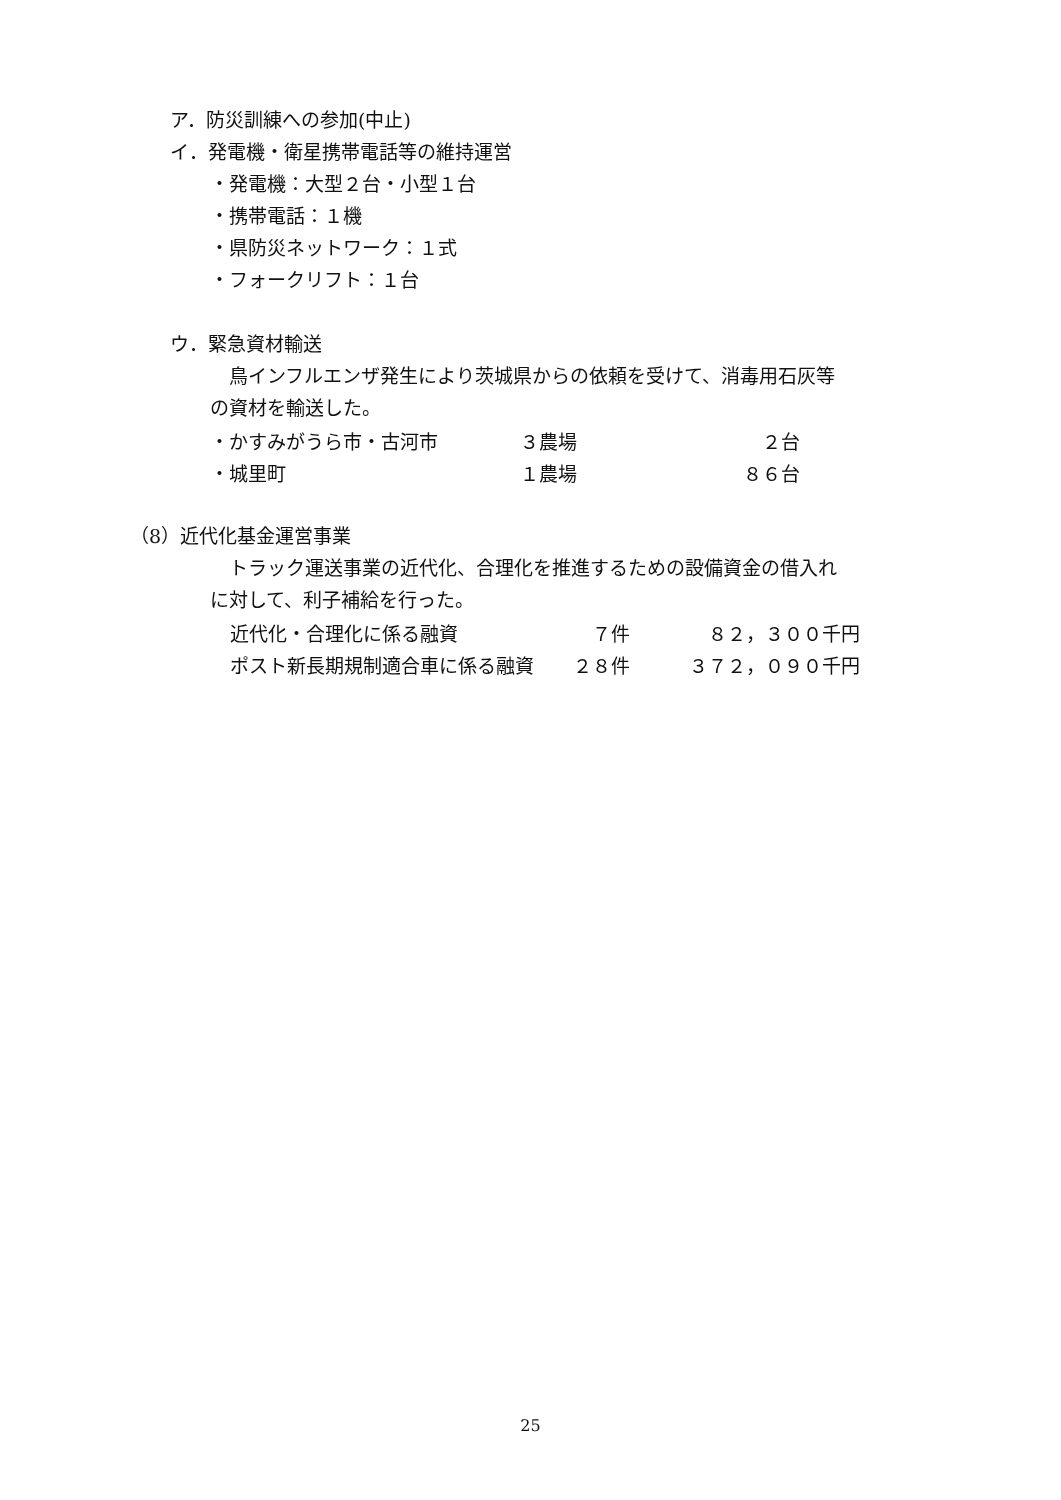ア．防災訓練への参加(中止)
イ．発電機・衛星携帯電話等の維持運営
・発電機：大型２台・小型１台
・携帯電話：１機
・県防災ネットワーク：１式
・フォークリフト：１台
ウ．緊急資材輸送
　鳥インフルエンザ発生により茨城県からの依頼を受けて、消毒用石灰等
の資材を輸送した。
| ・かすみがうら市・古河市 | ３農場 | ２台 |
| ・城里町 | １農場 | ８６台 |
（8）近代化基金運営事業
　トラック運送事業の近代化、合理化を推進するための設備資金の借入れ
に対して、利子補給を行った。
| 近代化・合理化に係る融資 | ７件 | ８２，３００千円 |
| ポスト新長期規制適合車に係る融資 | ２８件 | ３７２，０９０千円 |
25